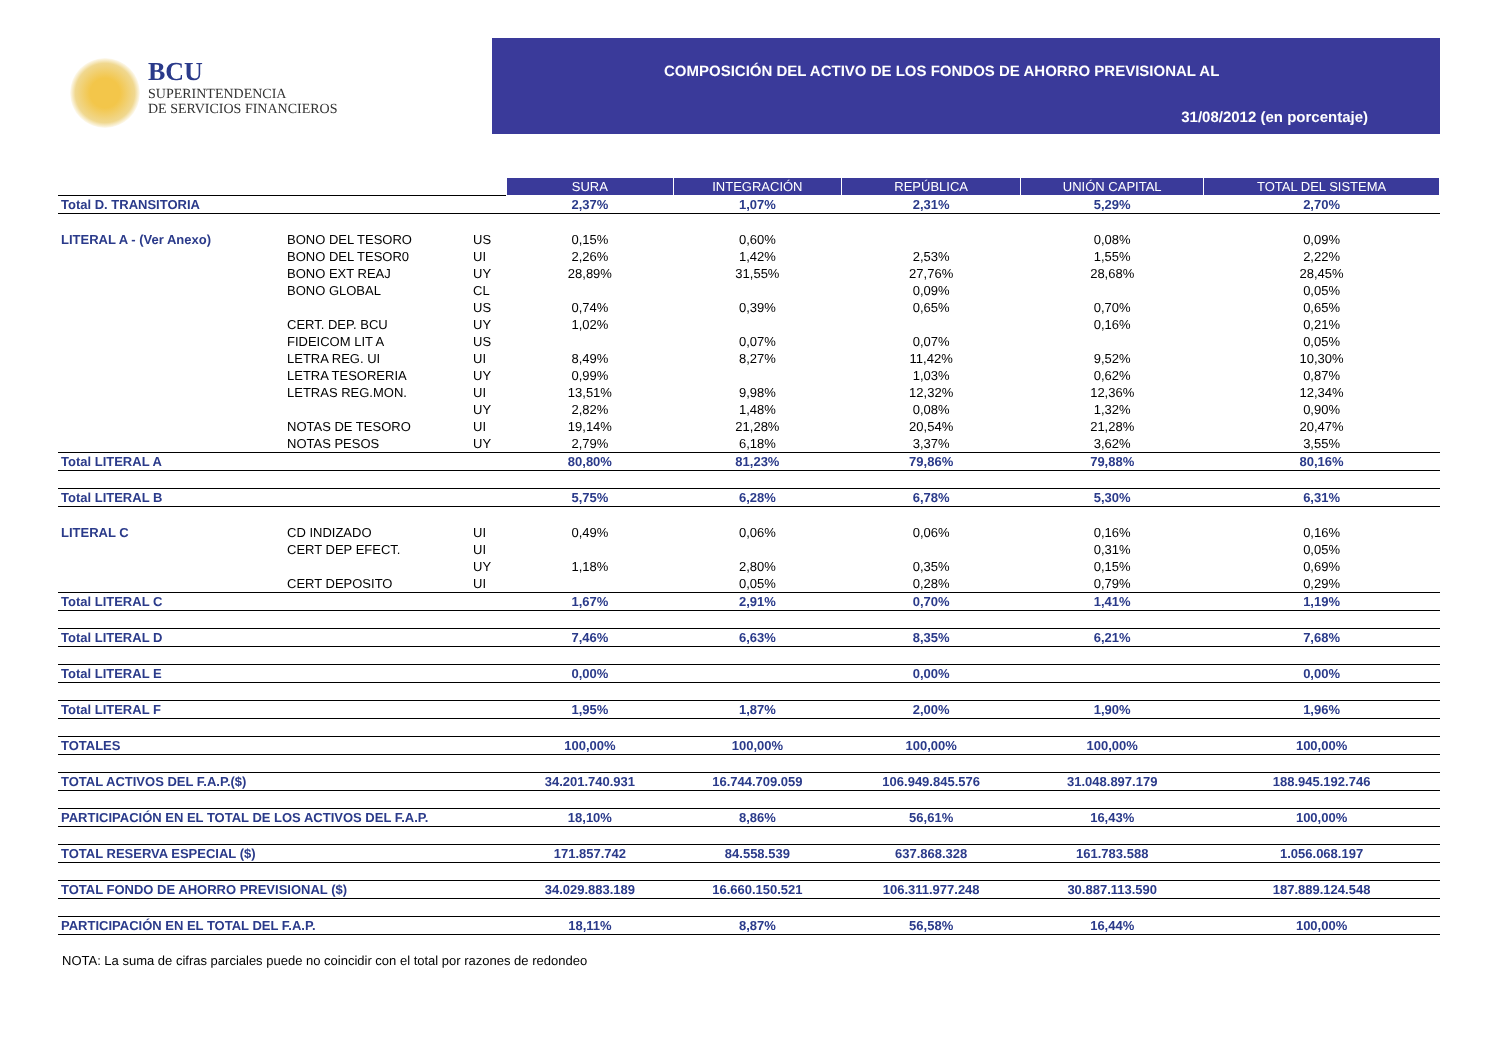BCU
SUPERINTENDENCIA
DE SERVICIOS FINANCIEROS
COMPOSICIÓN DEL ACTIVO DE LOS FONDOS DE AHORRO PREVISIONAL AL
31/08/2012 (en porcentaje)
| | | | SURA | INTEGRACIÓN | REPÚBLICA | UNIÓN CAPITAL | TOTAL DEL SISTEMA |
| Total D. TRANSITORIA | | | 2,37% | 1,07% | 2,31% | 5,29% | 2,70% |
| LITERAL A - (Ver Anexo) | BONO DEL TESORO | US | 0,15% | 0,60% | | 0,08% | 0,09% |
| | BONO DEL TESOR0 | UI | 2,26% | 1,42% | 2,53% | 1,55% | 2,22% |
| | BONO EXT REAJ | UY | 28,89% | 31,55% | 27,76% | 28,68% | 28,45% |
| | BONO GLOBAL | CL | | | 0,09% | | 0,05% |
| | | US | 0,74% | 0,39% | 0,65% | 0,70% | 0,65% |
| | CERT. DEP. BCU | UY | 1,02% | | | 0,16% | 0,21% |
| | FIDEICOM LIT A | US | | 0,07% | 0,07% | | 0,05% |
| | LETRA REG. UI | UI | 8,49% | 8,27% | 11,42% | 9,52% | 10,30% |
| | LETRA TESORERIA | UY | 0,99% | | 1,03% | 0,62% | 0,87% |
| | LETRAS REG.MON. | UI | 13,51% | 9,98% | 12,32% | 12,36% | 12,34% |
| | | UY | 2,82% | 1,48% | 0,08% | 1,32% | 0,90% |
| | NOTAS DE TESORO | UI | 19,14% | 21,28% | 20,54% | 21,28% | 20,47% |
| | NOTAS PESOS | UY | 2,79% | 6,18% | 3,37% | 3,62% | 3,55% |
| Total LITERAL A | | | 80,80% | 81,23% | 79,86% | 79,88% | 80,16% |
| Total LITERAL B | | | 5,75% | 6,28% | 6,78% | 5,30% | 6,31% |
| LITERAL C | CD INDIZADO | UI | 0,49% | 0,06% | 0,06% | 0,16% | 0,16% |
| | CERT DEP EFECT. | UI | | | | 0,31% | 0,05% |
| | | UY | 1,18% | 2,80% | 0,35% | 0,15% | 0,69% |
| | CERT DEPOSITO | UI | | 0,05% | 0,28% | 0,79% | 0,29% |
| Total LITERAL C | | | 1,67% | 2,91% | 0,70% | 1,41% | 1,19% |
| Total LITERAL D | | | 7,46% | 6,63% | 8,35% | 6,21% | 7,68% |
| Total LITERAL E | | | 0,00% | | 0,00% | | 0,00% |
| Total LITERAL F | | | 1,95% | 1,87% | 2,00% | 1,90% | 1,96% |
| TOTALES | | | 100,00% | 100,00% | 100,00% | 100,00% | 100,00% |
| TOTAL ACTIVOS DEL F.A.P.($) | | | 34.201.740.931 | 16.744.709.059 | 106.949.845.576 | 31.048.897.179 | 188.945.192.746 |
| PARTICIPACIÓN EN EL TOTAL DE LOS ACTIVOS DEL F.A.P. | | | 18,10% | 8,86% | 56,61% | 16,43% | 100,00% |
| TOTAL RESERVA ESPECIAL ($) | | | 171.857.742 | 84.558.539 | 637.868.328 | 161.783.588 | 1.056.068.197 |
| TOTAL FONDO DE AHORRO PREVISIONAL ($) | | | 34.029.883.189 | 16.660.150.521 | 106.311.977.248 | 30.887.113.590 | 187.889.124.548 |
| PARTICIPACIÓN EN EL TOTAL DEL F.A.P. | | | 18,11% | 8,87% | 56,58% | 16,44% | 100,00% |
NOTA: La suma de cifras parciales puede no coincidir con el total por razones de redondeo